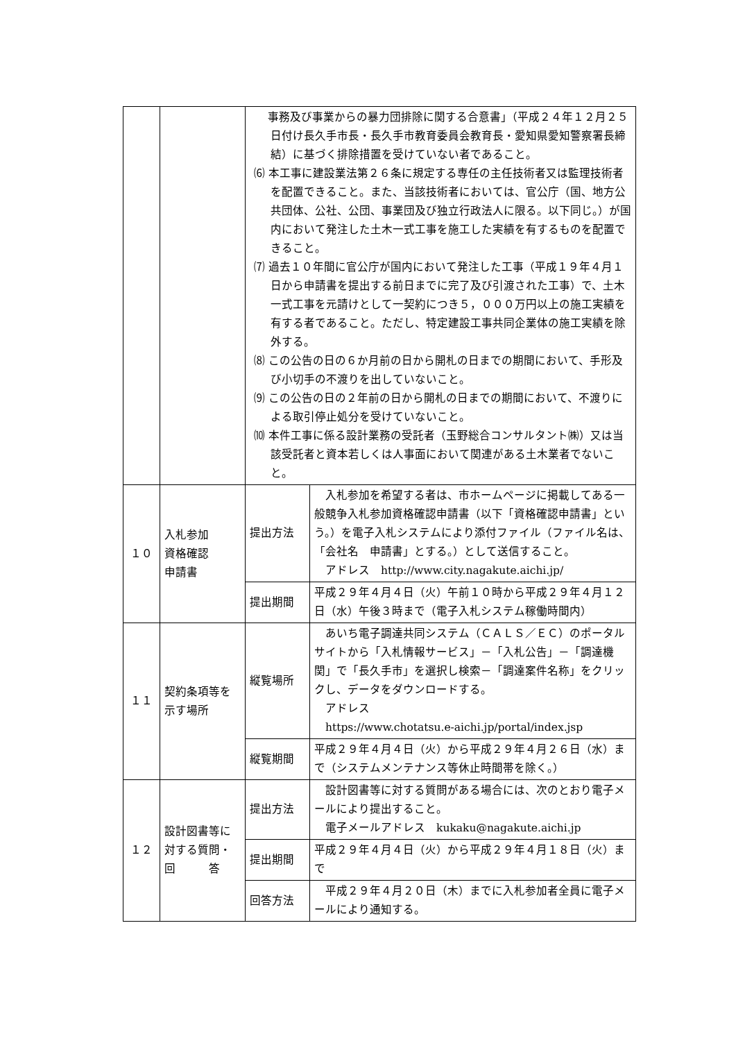| | | 事務及び事業からの暴力団排除に関する合意書」（平成２４年１２月２５日付け長久手市長・長久手市教育委員会教育長・愛知県愛知警察署長締結）に基づく排除措置を受けていない者であること。 ⑹ 本工事に建設業法第２６条に規定する専任の主任技術者又は監理技術者を配置できること。また、当該技術者においては、官公庁（国、地方公共団体、公社、公団、事業団及び独立行政法人に限る。以下同じ。）が国内において発注した土木一式工事を施工した実績を有するものを配置できること。 ⑺ 過去１０年間に官公庁が国内において発注した工事（平成１９年４月１日から申請書を提出する前日までに完了及び引渡された工事）で、土木一式工事を元請けとして一契約につき５，０００万円以上の施工実績を有する者であること。ただし、特定建設工事共同企業体の施工実績を除外する。 ⑻ この公告の日の６か月前の日から開札の日までの期間において、手形及び小切手の不渡りを出していないこと。 ⑼ この公告の日の２年前の日から開札の日までの期間において、不渡りによる取引停止処分を受けていないこと。 ⑽ 本件工事に係る設計業務の受託者（玉野総合コンサルタント㈱）又は当該受託者と資本若しくは人事面において関連がある土木業者でないこと。 | |
| １０ | 入札参加 資格確認 申請書 | 提出方法 | 入札参加を希望する者は、市ホームページに掲載してある一般競争入札参加資格確認申請書（以下「資格確認申請書」という。）を電子入札システムにより添付ファイル（ファイル名は、「会社名 申請書」とする。）として送信すること。 アドレス http://www.city.nagakute.aichi.jp/ |
| | | 提出期間 | 平成２９年４月４日（火）午前１０時から平成２９年４月１２日（水）午後３時まで（電子入札システム稼働時間内） |
| １１ | 契約条項等を 示す場所 | 縦覧場所 | あいち電子調達共同システム（ＣＡＬＳ／ＥＣ）のポータルサイトから「入札情報サービス」－「入札公告」－「調達機関」で「長久手市」を選択し検索－「調達案件名称」をクリックし、データをダウンロードする。 アドレス https://www.chotatsu.e-aichi.jp/portal/index.jsp |
| | | 縦覧期間 | 平成２９年４月４日（火）から平成２９年４月２６日（水）まで（システムメンテナンス等休止時間帯を除く。） |
| １２ | 設計図書等に 対する質問・ 回 答 | 提出方法 | 設計図書等に対する質問がある場合には、次のとおり電子メールにより提出すること。 電子メールアドレス kukaku@nagakute.aichi.jp |
| | | 提出期間 | 平成２９年４月４日（火）から平成２９年４月１８日（火）まで |
| | | 回答方法 | 平成２９年４月２０日（木）までに入札参加者全員に電子メールにより通知する。 |